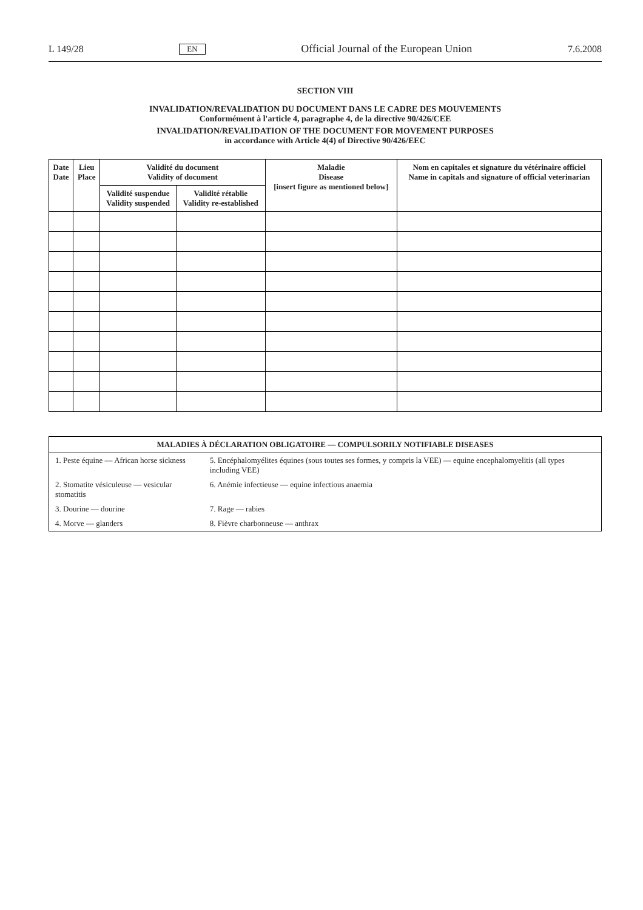L 149/28 EN Official Journal of the European Union 7.6.2008
SECTION VIII
INVALIDATION/REVALIDATION DU DOCUMENT DANS LE CADRE DES MOUVEMENTS
Conformément à l'article 4, paragraphe 4, de la directive 90/426/CEE
INVALIDATION/REVALIDATION OF THE DOCUMENT FOR MOVEMENT PURPOSES
in accordance with Article 4(4) of Directive 90/426/EEC
| Date Date | Lieu Place | Validité du document Validity of document | | Maladie Disease [insert figure as mentioned below] | Nom en capitales et signature du vétérinaire officiel Name in capitals and signature of official veterinarian |
| --- | --- | --- | --- | --- | --- |
| | | Validité suspendue Validity suspended | Validité rétablie Validity re-established | | |
| MALADIES À DÉCLARATION OBLIGATOIRE — COMPULSORILY NOTIFIABLE DISEASES | |
| --- | --- |
| 1. Peste équine — African horse sickness | 5. Encéphalomyélites équines (sous toutes ses formes, y compris la VEE) — equine encephalomyelitis (all types including VEE) |
| 2. Stomatite vésiculeuse — vesicular stomatitis | 6. Anémie infectieuse — equine infectious anaemia |
| 3. Dourine — dourine | 7. Rage — rabies |
| 4. Morve — glanders | 8. Fièvre charbonneuse — anthrax |